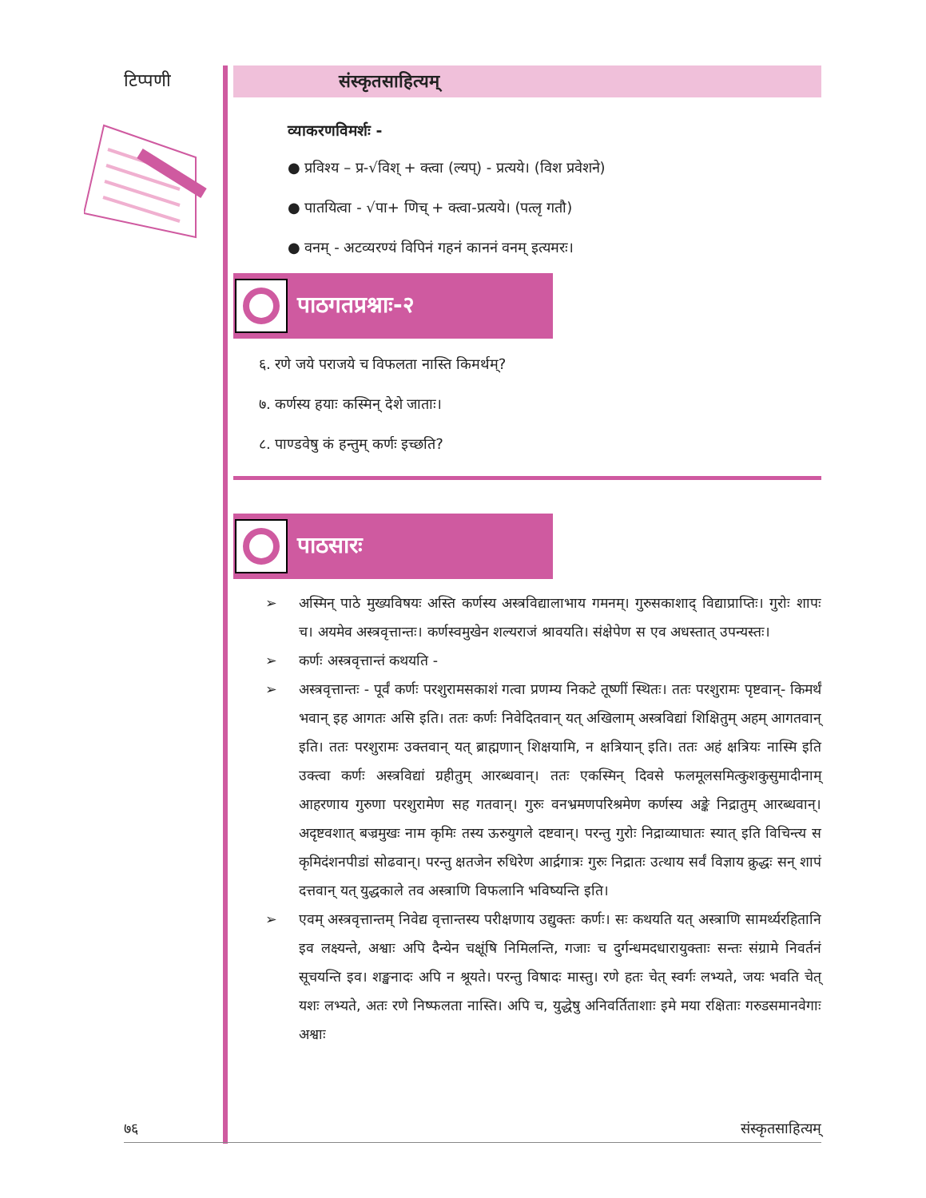टिप्पणी
संस्कृतसाहित्यम्
व्याकरणविमर्शः -
● प्रविश्य – प्र-√विश् + क्त्वा (ल्यप्) - प्रत्यये। (विश प्रवेशने)
● पातयित्वा - √पा+ णिच् + क्त्वा-प्रत्यये। (पत्लृ गतौ)
● वनम् - अटव्यरण्यं विपिनं गहनं काननं वनम् इत्यमरः।
पाठगतप्रश्नाः-२
६. रणे जये पराजये च विफलता नास्ति किमर्थम्?
७. कर्णस्य हयाः कस्मिन् देशे जाताः।
८. पाण्डवेषु कं हन्तुम् कर्णः इच्छति?
पाठसारः
➢ अस्मिन् पाठे मुख्यविषयः अस्ति कर्णस्य अस्त्रविद्यालाभाय गमनम्। गुरुसकाशाद् विद्याप्राप्तिः। गुरोः शापः च। अयमेव अस्त्रवृत्तान्तः। कर्णस्वमुखेन शल्यराजं श्रावयति। संक्षेपेण स एव अधस्तात् उपन्यस्तः।
➢ कर्णः अस्त्रवृत्तान्तं कथयति -
➢ अस्त्रवृत्तान्तः - पूर्वं कर्णः परशुरामसकाशं गत्वा प्रणम्य निकटे तूष्णीं स्थितः। ततः परशुरामः पृष्टवान्- किमर्थं भवान् इह आगतः असि इति। ततः कर्णः निवेदितवान् यत् अखिलाम् अस्त्रविद्यां शिक्षितुम् अहम् आगतवान् इति। ततः परशुरामः उक्तवान् यत् ब्राह्मणान् शिक्षयामि, न क्षत्रियान् इति। ततः अहं क्षत्रियः नास्मि इति उक्त्वा कर्णः अस्त्रविद्यां ग्रहीतुम् आरब्धवान्। ततः एकस्मिन् दिवसे फलमूलसमित्कुशकुसुमादीनाम् आहरणाय गुरुणा परशुरामेण सह गतवान्। गुरुः वनभ्रमणपरिश्रमेण कर्णस्य अङ्के निद्रातुम् आरब्धवान्। अदृष्टवशात् बज्रमुखः नाम कृमिः तस्य ऊरुयुगले दष्टवान्। परन्तु गुरोः निद्राव्याघातः स्यात् इति विचिन्त्य स कृमिदंशनपीडां सोढवान्। परन्तु क्षतजेन रुधिरेण आर्द्रगात्रः गुरुः निद्रातः उत्थाय सर्वं विज्ञाय क्रुद्धः सन् शापं दत्तवान् यत् युद्धकाले तव अस्त्राणि विफलानि भविष्यन्ति इति।
➢ एवम् अस्त्रवृत्तान्तम् निवेद्य वृत्तान्तस्य परीक्षणाय उद्युक्तः कर्णः। सः कथयति यत् अस्त्राणि सामर्थ्यरहितानि इव लक्ष्यन्ते, अश्वाः अपि दैन्येन चक्षूंषि निमिलन्ति, गजाः च दुर्गन्धमदधारायुक्ताः सन्तः संग्रामे निवर्तनं सूचयन्ति इव। शङ्खनादः अपि न श्रूयते। परन्तु विषादः मास्तु। रणे हतः चेत् स्वर्गः लभ्यते, जयः भवति चेत् यशः लभ्यते, अतः रणे निष्फलता नास्ति। अपि च, युद्धेषु अनिवर्तिताशाः इमे मया रक्षिताः गरुडसमानवेगाः अश्वाः
७६ संस्कृतसाहित्यम्